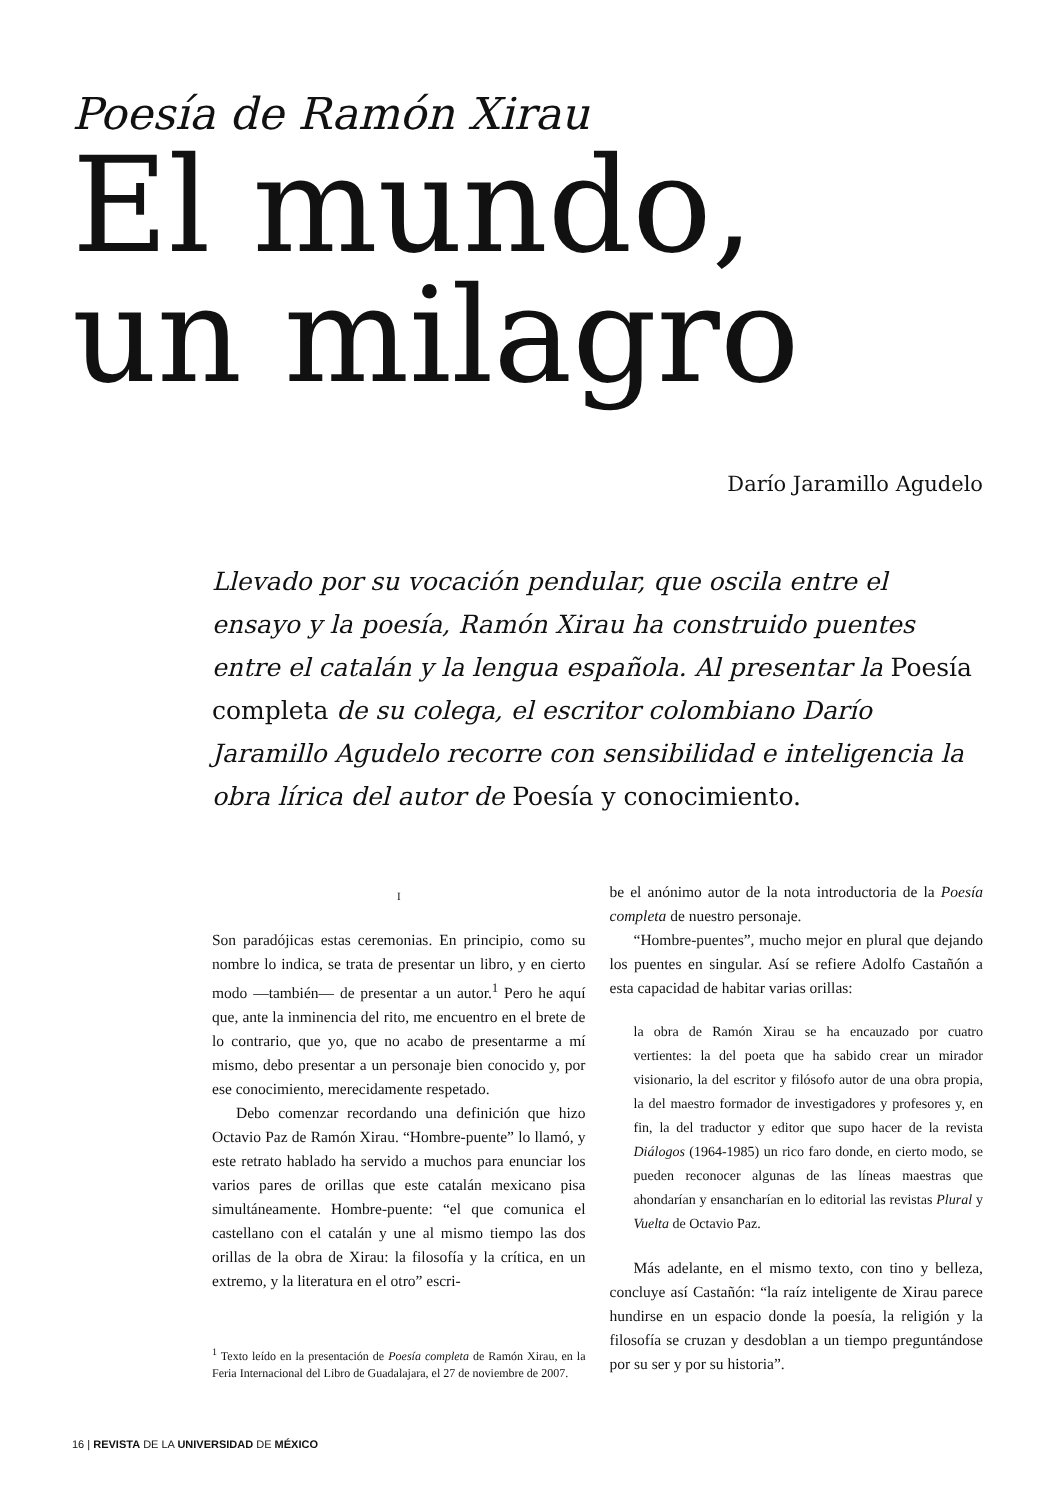Poesía de Ramón Xirau
El mundo,
un milagro
Darío Jaramillo Agudelo
Llevado por su vocación pendular, que oscila entre el ensayo y la poesía, Ramón Xirau ha construido puentes entre el catalán y la lengua española. Al presentar la Poesía completa de su colega, el escritor colombiano Darío Jaramillo Agudelo recorre con sensibilidad e inteligencia la obra lírica del autor de Poesía y conocimiento.
I
Son paradójicas estas ceremonias. En principio, como su nombre lo indica, se trata de presentar un libro, y en cierto modo —también— de presentar a un autor.<sup>1</sup> Pero he aquí que, ante la inminencia del rito, me encuentro en el brete de lo contrario, que yo, que no acabo de presentarme a mí mismo, debo presentar a un personaje bien conocido y, por ese conocimiento, merecidamente respetado.
Debo comenzar recordando una definición que hizo Octavio Paz de Ramón Xirau. “Hombre-puente” lo llamó, y este retrato hablado ha servido a muchos para enunciar los varios pares de orillas que este catalán mexicano pisa simultáneamente. Hombre-puente: “el que comunica el castellano con el catalán y une al mismo tiempo las dos orillas de la obra de Xirau: la filosofía y la crítica, en un extremo, y la literatura en el otro” escri-
<sup>1</sup> Texto leído en la presentación de Poesía completa de Ramón Xirau, en la Feria Internacional del Libro de Guadalajara, el 27 de noviembre de 2007.
be el anónimo autor de la nota introductoria de la Poesía completa de nuestro personaje.
“Hombre-puentes”, mucho mejor en plural que dejando los puentes en singular. Así se refiere Adolfo Castañón a esta capacidad de habitar varias orillas:
la obra de Ramón Xirau se ha encauzado por cuatro vertientes: la del poeta que ha sabido crear un mirador visionario, la del escritor y filósofo autor de una obra propia, la del maestro formador de investigadores y profesores y, en fin, la del traductor y editor que supo hacer de la revista Diálogos (1964-1985) un rico faro donde, en cierto modo, se pueden reconocer algunas de las líneas maestras que ahondarían y ensancharían en lo editorial las revistas Plural y Vuelta de Octavio Paz.
Más adelante, en el mismo texto, con tino y belleza, concluye así Castañón: “la raíz inteligente de Xirau parece hundirse en un espacio donde la poesía, la religión y la filosofía se cruzan y desdoblan a un tiempo preguntándose por su ser y por su historia”.
16 | REVISTA DE LA UNIVERSIDAD DE MÉXICO